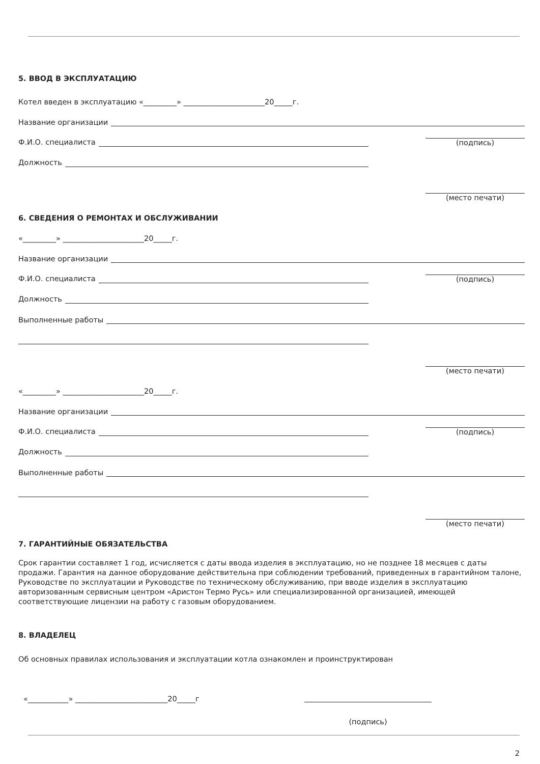5. ВВОД В ЭКСПЛУАТАЦИЮ
Котел введен в эксплуатацию «_________» ______________________20_____г.
Название организации
Ф.И.О. специалиста
(подпись)
Должность
(место печати)
6. СВЕДЕНИЯ О РЕМОНТАХ И ОБСЛУЖИВАНИИ
«_________» ______________________20_____г.
Название организации
Ф.И.О. специалиста
(подпись)
Должность
Выполненные работы
(место печати)
«_________» ______________________20_____г.
Название организации
Ф.И.О. специалиста
(подпись)
Должность
Выполненные работы
(место печати)
7. ГАРАНТИЙНЫЕ ОБЯЗАТЕЛЬСТВА
Срок гарантии составляет 1 год, исчисляется с даты ввода изделия в эксплуатацию, но не позднее 18 месяцев с даты продажи. Гарантия на данное оборудование действительна при соблюдении требований, приведенных в гарантийном талоне, Руководстве по эксплуатации и Руководстве по техническому обслуживанию, при вводе изделия в эксплуатацию авторизованным сервисным центром «Аристон Термо Русь» или специализированной организацией, имеющей соответствующие лицензии на работу с газовым оборудованием.
8. ВЛАДЕЛЕЦ
Об основных правилах использования и эксплуатации котла ознакомлен и проинструктирован
«___________» _________________________20_____г
(подпись)
2